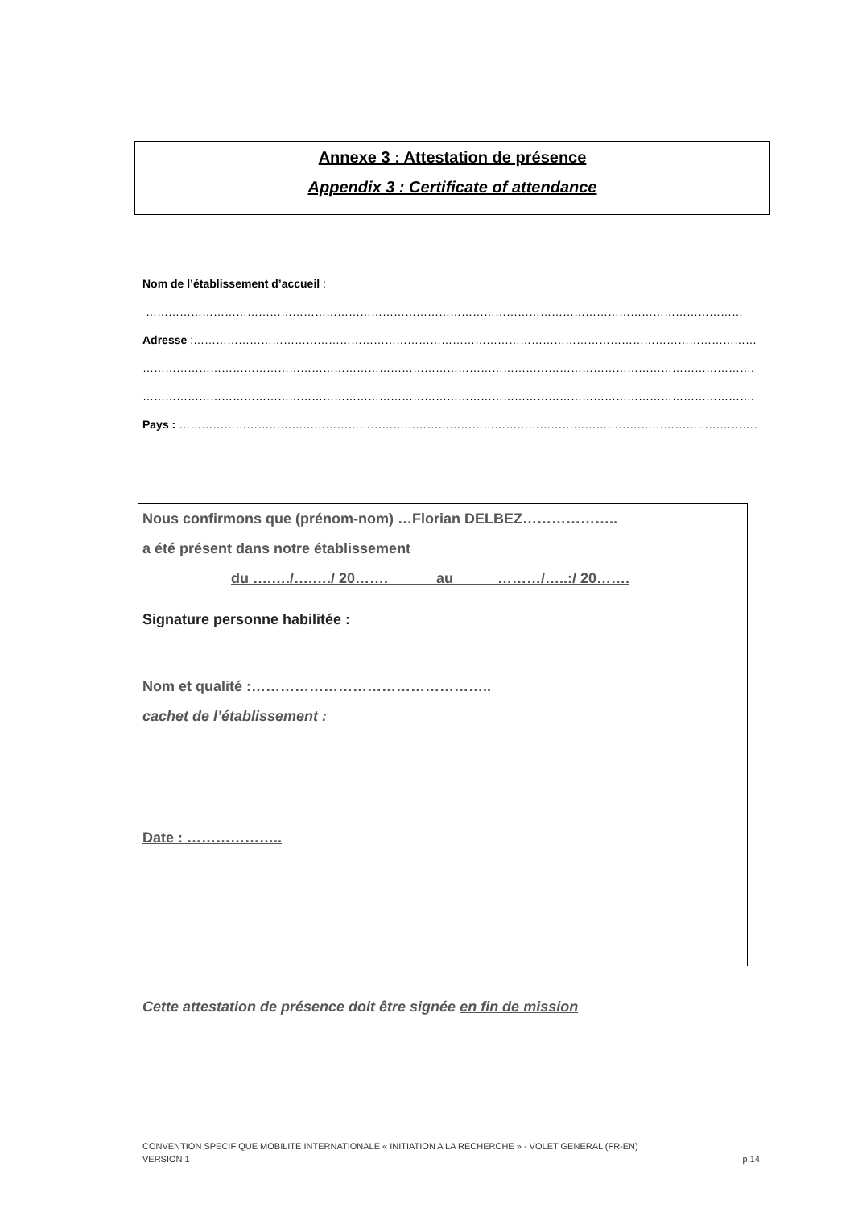Annexe 3 : Attestation de présence
Appendix 3 : Certificate of attendance
Nom de l’établissement d’accueil :
……………………………………………………………………………………………………………………………………………
Adresse :……………………………………………………………………………………………………………………………………
……………………………………………………………………………………………………………………………………………….
……………………………………………………………………………………………………………………………………………….
Pays : …………………………………………………………………………………………………………………………………………
Nous confirmons que (prénom-nom) …Florian DELBEZ………………..
a été présent dans notre établissement
du ….…./….…./ 20……. au ………/…..:/ 20…….
Signature personne habilitée :
Nom et qualité :…………………………………………..
cachet de l’établissement :
Date : ………………..
Cette attestation de présence doit être signée en fin de mission
CONVENTION SPECIFIQUE MOBILITE INTERNATIONALE « INITIATION A LA RECHERCHE » - VOLET GENERAL (FR-EN)
VERSION 1 p.14